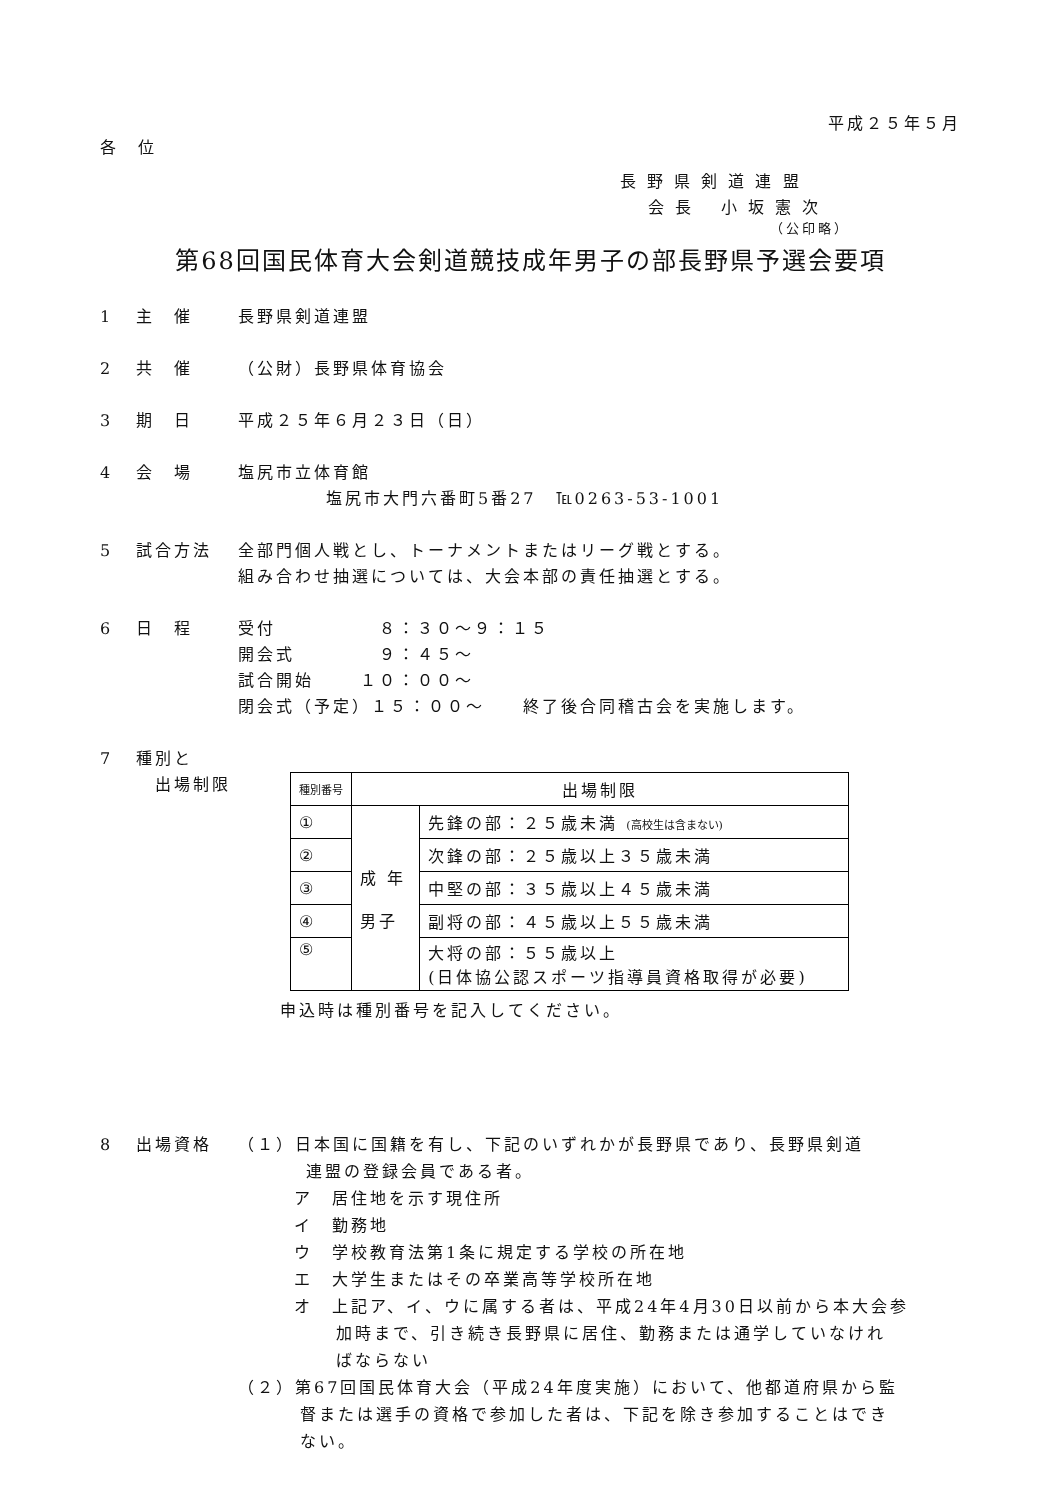平成２５年５月
各　位
長 野 県 剣 道 連 盟
会 長　 小 坂 憲 次
（公印略）
第68回国民体育大会剣道競技成年男子の部長野県予選会要項
1 主　催 長野県剣道連盟
2 共　催 （公財）長野県体育協会
3 期　日 平成２５年６月２３日（日）
4 会　場 塩尻市立体育館
塩尻市大門六番町5番27　℡0263-53-1001
5 試合方法 全部門個人戦とし、トーナメントまたはリーグ戦とする。
組み合わせ抽選については、大会本部の責任抽選とする。
6 日　程 受付　　　　　 ８：３０～９：１５
開会式　　　　 ９：４５～
試合開始　　 １０：００～
閉会式（予定）１５：００～　　終了後合同稽古会を実施します。
7 種別と
　出場制限
| 種別番号 | 出場制限 | |
| --- | --- | --- |
| ① | 成 年 男子 | 先鋒の部：２５歳未満 (高校生は含まない) |
| ② | | 次鋒の部：２５歳以上３５歳未満 |
| ③ | | 中堅の部：３５歳以上４５歳未満 |
| ④ | | 副将の部：４５歳以上５５歳未満 |
| ⑤ | | 大将の部：５５歳以上 (日体協公認スポーツ指導員資格取得が必要) |
申込時は種別番号を記入してください。
8 出場資格 （１）日本国に国籍を有し、下記のいずれかが長野県であり、長野県剣道
連盟の登録会員である者。
ア　居住地を示す現住所
イ　勤務地
ウ　学校教育法第1条に規定する学校の所在地
エ　大学生またはその卒業高等学校所在地
オ　上記ア、イ、ウに属する者は、平成24年4月30日以前から本大会参
加時まで、引き続き長野県に居住、勤務または通学していなけれ
ばならない
（２）第67回国民体育大会（平成24年度実施）において、他都道府県から監
督または選手の資格で参加した者は、下記を除き参加することはでき
ない。